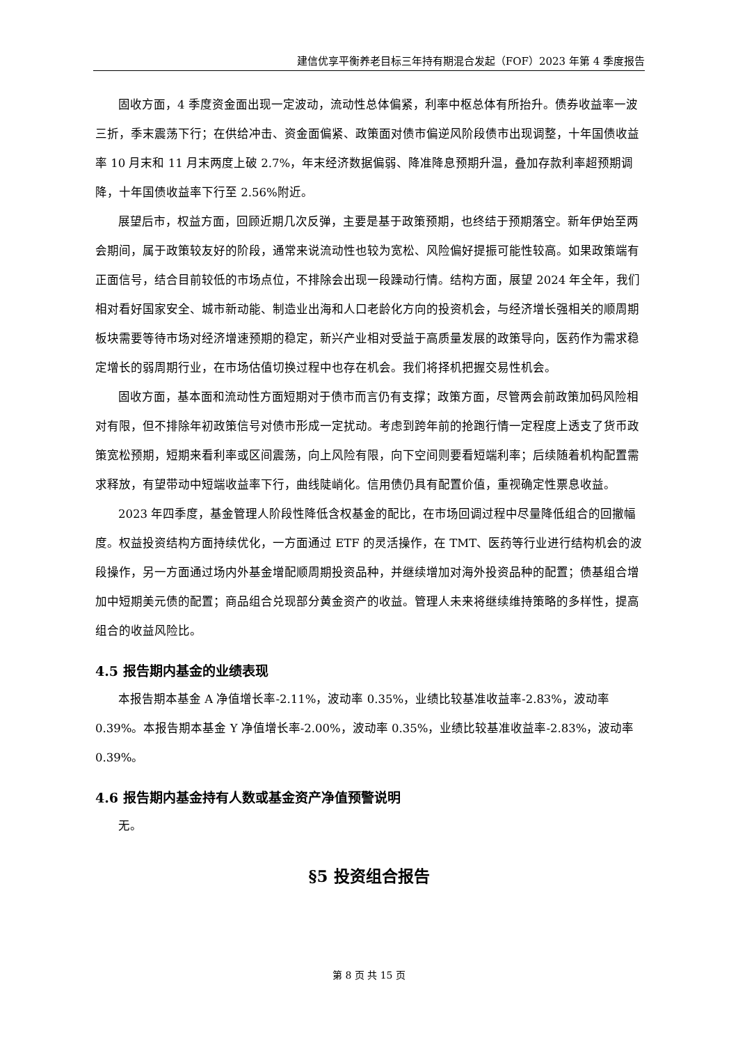建信优享平衡养老目标三年持有期混合发起（FOF）2023 年第 4 季度报告
固收方面，4 季度资金面出现一定波动，流动性总体偏紧，利率中枢总体有所抬升。债券收益率一波三折，季末震荡下行；在供给冲击、资金面偏紧、政策面对债市偏逆风阶段债市出现调整，十年国债收益率 10 月末和 11 月末两度上破 2.7%，年末经济数据偏弱、降准降息预期升温，叠加存款利率超预期调降，十年国债收益率下行至 2.56%附近。
展望后市，权益方面，回顾近期几次反弹，主要是基于政策预期，也终结于预期落空。新年伊始至两会期间，属于政策较友好的阶段，通常来说流动性也较为宽松、风险偏好提振可能性较高。如果政策端有正面信号，结合目前较低的市场点位，不排除会出现一段躁动行情。结构方面，展望 2024 年全年，我们相对看好国家安全、城市新动能、制造业出海和人口老龄化方向的投资机会，与经济增长强相关的顺周期板块需要等待市场对经济增速预期的稳定，新兴产业相对受益于高质量发展的政策导向，医药作为需求稳定增长的弱周期行业，在市场估值切换过程中也存在机会。我们将择机把握交易性机会。
固收方面，基本面和流动性方面短期对于债市而言仍有支撑；政策方面，尽管两会前政策加码风险相对有限，但不排除年初政策信号对债市形成一定扰动。考虑到跨年前的抢跑行情一定程度上透支了货币政策宽松预期，短期来看利率或区间震荡，向上风险有限，向下空间则要看短端利率；后续随着机构配置需求释放，有望带动中短端收益率下行，曲线陡峭化。信用债仍具有配置价值，重视确定性票息收益。
2023 年四季度，基金管理人阶段性降低含权基金的配比，在市场回调过程中尽量降低组合的回撤幅度。权益投资结构方面持续优化，一方面通过 ETF 的灵活操作，在 TMT、医药等行业进行结构机会的波段操作，另一方面通过场内外基金增配顺周期投资品种，并继续增加对海外投资品种的配置；债基组合增加中短期美元债的配置；商品组合兑现部分黄金资产的收益。管理人未来将继续维持策略的多样性，提高组合的收益风险比。
4.5 报告期内基金的业绩表现
本报告期本基金 A 净值增长率-2.11%，波动率 0.35%，业绩比较基准收益率-2.83%，波动率 0.39%。本报告期本基金 Y 净值增长率-2.00%，波动率 0.35%，业绩比较基准收益率-2.83%，波动率 0.39%。
4.6 报告期内基金持有人数或基金资产净值预警说明
无。
§5 投资组合报告
第 8 页 共 15 页